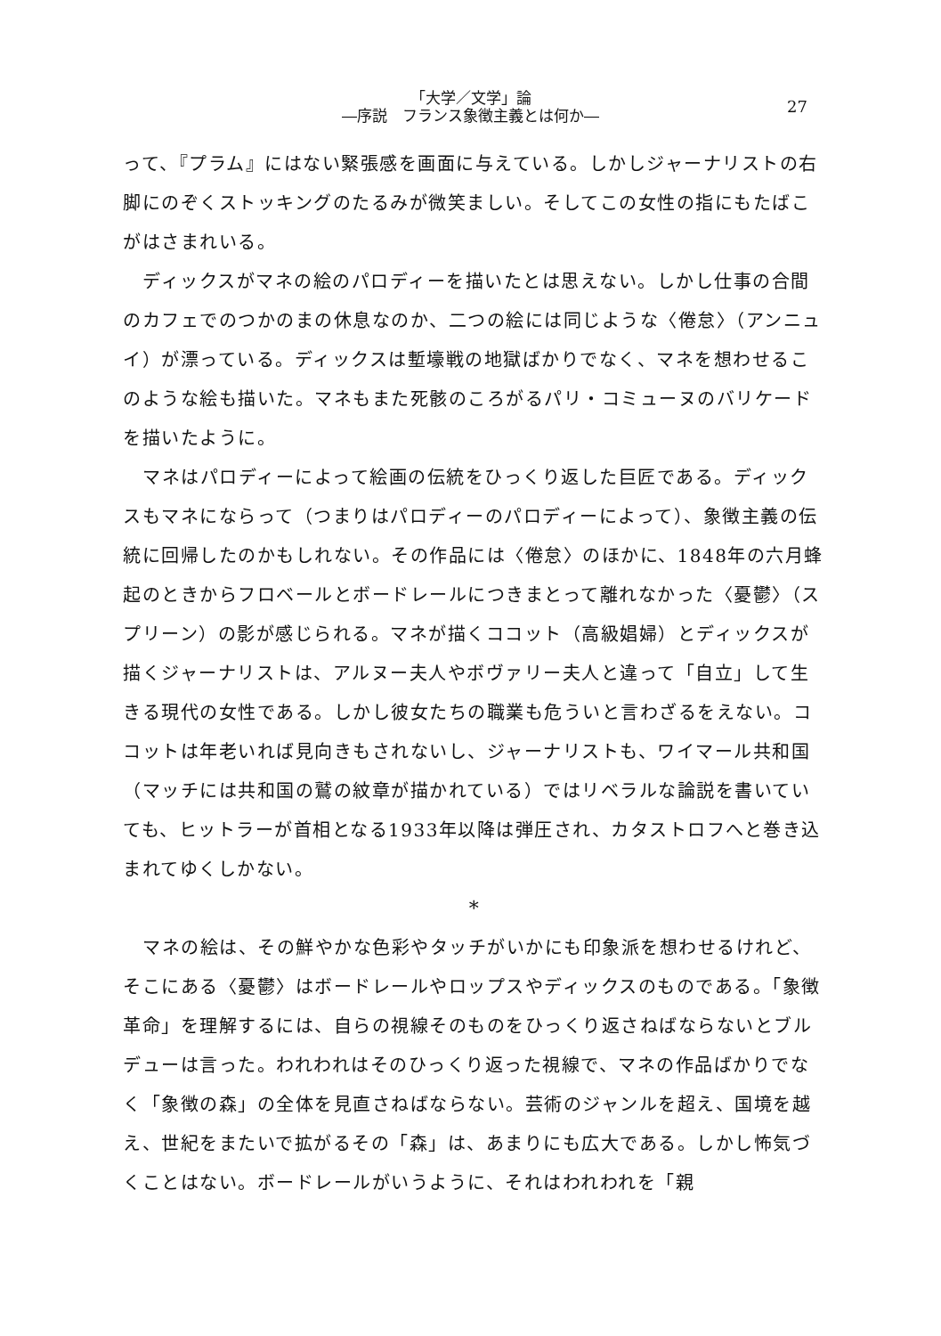「大学／文学」論
―序説　フランス象徴主義とは何か―
27
って、『プラム』にはない緊張感を画面に与えている。しかしジャーナリストの右脚にのぞくストッキングのたるみが微笑ましい。そしてこの女性の指にもたばこがはさまれいる。
ディックスがマネの絵のパロディーを描いたとは思えない。しかし仕事の合間のカフェでのつかのまの休息なのか、二つの絵には同じような〈倦怠〉（アンニュイ）が漂っている。ディックスは塹壕戦の地獄ばかりでなく、マネを想わせるこのような絵も描いた。マネもまた死骸のころがるパリ・コミューヌのバリケードを描いたように。
マネはパロディーによって絵画の伝統をひっくり返した巨匠である。ディックスもマネにならって（つまりはパロディーのパロディーによって）、象徴主義の伝統に回帰したのかもしれない。その作品には〈倦怠〉のほかに、1848年の六月蜂起のときからフロベールとボードレールにつきまとって離れなかった〈憂鬱〉（スプリーン）の影が感じられる。マネが描くココット（高級娼婦）とディックスが描くジャーナリストは、アルヌー夫人やボヴァリー夫人と違って「自立」して生きる現代の女性である。しかし彼女たちの職業も危ういと言わざるをえない。ココットは年老いれば見向きもされないし、ジャーナリストも、ワイマール共和国（マッチには共和国の鷲の紋章が描かれている）ではリベラルな論説を書いていても、ヒットラーが首相となる1933年以降は弾圧され、カタストロフへと巻き込まれてゆくしかない。
*
マネの絵は、その鮮やかな色彩やタッチがいかにも印象派を想わせるけれど、そこにある〈憂鬱〉はボードレールやロップスやディックスのものである。「象徴革命」を理解するには、自らの視線そのものをひっくり返さねばならないとブルデューは言った。われわれはそのひっくり返った視線で、マネの作品ばかりでなく「象徴の森」の全体を見直さねばならない。芸術のジャンルを超え、国境を越え、世紀をまたいで拡がるその「森」は、あまりにも広大である。しかし怖気づくことはない。ボードレールがいうように、それはわれわれを「親